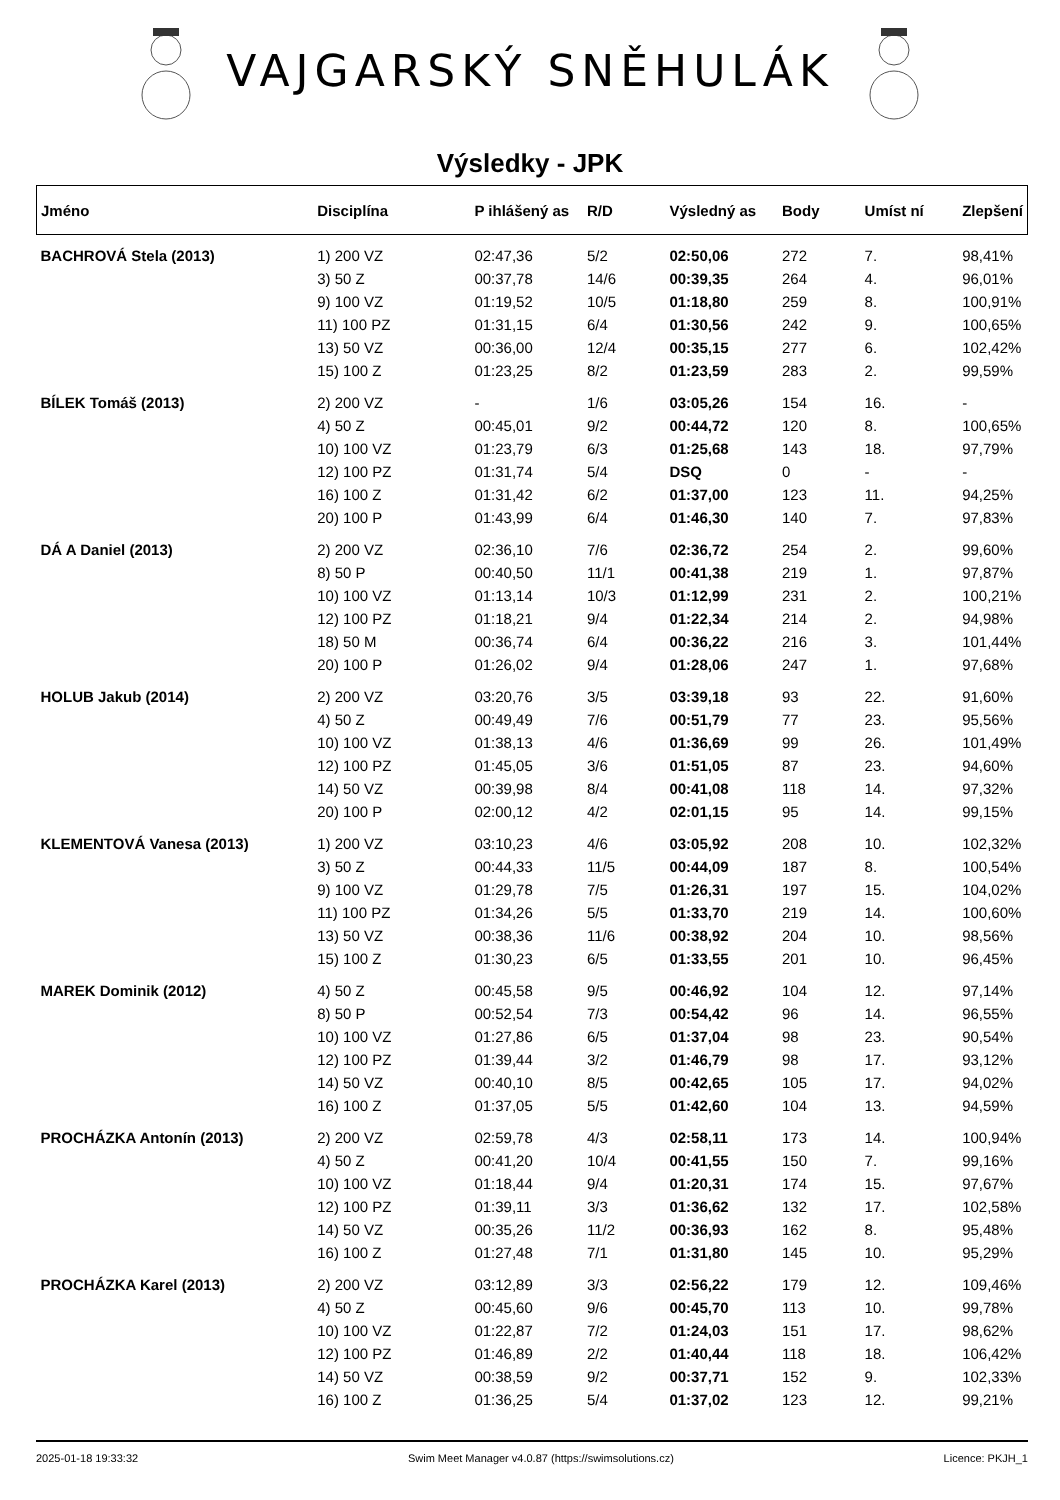VAJGARSKÝ SNĚHULÁK
Výsledky - JPK
| Jméno | Disciplína | P ihlášený as | R/D | Výsledný as | Body | Umíst ní | Zlepšení |
| --- | --- | --- | --- | --- | --- | --- | --- |
| BACHROVÁ Stela (2013) | 1) 200 VZ | 02:47,36 | 5/2 | 02:50,06 | 272 | 7. | 98,41% |
| | 3) 50 Z | 00:37,78 | 14/6 | 00:39,35 | 264 | 4. | 96,01% |
| | 9) 100 VZ | 01:19,52 | 10/5 | 01:18,80 | 259 | 8. | 100,91% |
| | 11) 100 PZ | 01:31,15 | 6/4 | 01:30,56 | 242 | 9. | 100,65% |
| | 13) 50 VZ | 00:36,00 | 12/4 | 00:35,15 | 277 | 6. | 102,42% |
| | 15) 100 Z | 01:23,25 | 8/2 | 01:23,59 | 283 | 2. | 99,59% |
| BÍLEK Tomáš (2013) | 2) 200 VZ | - | 1/6 | 03:05,26 | 154 | 16. | - |
| | 4) 50 Z | 00:45,01 | 9/2 | 00:44,72 | 120 | 8. | 100,65% |
| | 10) 100 VZ | 01:23,79 | 6/3 | 01:25,68 | 143 | 18. | 97,79% |
| | 12) 100 PZ | 01:31,74 | 5/4 | DSQ | 0 | - | - |
| | 16) 100 Z | 01:31,42 | 6/2 | 01:37,00 | 123 | 11. | 94,25% |
| | 20) 100 P | 01:43,99 | 6/4 | 01:46,30 | 140 | 7. | 97,83% |
| DÁ A Daniel (2013) | 2) 200 VZ | 02:36,10 | 7/6 | 02:36,72 | 254 | 2. | 99,60% |
| | 8) 50 P | 00:40,50 | 11/1 | 00:41,38 | 219 | 1. | 97,87% |
| | 10) 100 VZ | 01:13,14 | 10/3 | 01:12,99 | 231 | 2. | 100,21% |
| | 12) 100 PZ | 01:18,21 | 9/4 | 01:22,34 | 214 | 2. | 94,98% |
| | 18) 50 M | 00:36,74 | 6/4 | 00:36,22 | 216 | 3. | 101,44% |
| | 20) 100 P | 01:26,02 | 9/4 | 01:28,06 | 247 | 1. | 97,68% |
| HOLUB Jakub (2014) | 2) 200 VZ | 03:20,76 | 3/5 | 03:39,18 | 93 | 22. | 91,60% |
| | 4) 50 Z | 00:49,49 | 7/6 | 00:51,79 | 77 | 23. | 95,56% |
| | 10) 100 VZ | 01:38,13 | 4/6 | 01:36,69 | 99 | 26. | 101,49% |
| | 12) 100 PZ | 01:45,05 | 3/6 | 01:51,05 | 87 | 23. | 94,60% |
| | 14) 50 VZ | 00:39,98 | 8/4 | 00:41,08 | 118 | 14. | 97,32% |
| | 20) 100 P | 02:00,12 | 4/2 | 02:01,15 | 95 | 14. | 99,15% |
| KLEMENTOVÁ Vanesa (2013) | 1) 200 VZ | 03:10,23 | 4/6 | 03:05,92 | 208 | 10. | 102,32% |
| | 3) 50 Z | 00:44,33 | 11/5 | 00:44,09 | 187 | 8. | 100,54% |
| | 9) 100 VZ | 01:29,78 | 7/5 | 01:26,31 | 197 | 15. | 104,02% |
| | 11) 100 PZ | 01:34,26 | 5/5 | 01:33,70 | 219 | 14. | 100,60% |
| | 13) 50 VZ | 00:38,36 | 11/6 | 00:38,92 | 204 | 10. | 98,56% |
| | 15) 100 Z | 01:30,23 | 6/5 | 01:33,55 | 201 | 10. | 96,45% |
| MAREK Dominik (2012) | 4) 50 Z | 00:45,58 | 9/5 | 00:46,92 | 104 | 12. | 97,14% |
| | 8) 50 P | 00:52,54 | 7/3 | 00:54,42 | 96 | 14. | 96,55% |
| | 10) 100 VZ | 01:27,86 | 6/5 | 01:37,04 | 98 | 23. | 90,54% |
| | 12) 100 PZ | 01:39,44 | 3/2 | 01:46,79 | 98 | 17. | 93,12% |
| | 14) 50 VZ | 00:40,10 | 8/5 | 00:42,65 | 105 | 17. | 94,02% |
| | 16) 100 Z | 01:37,05 | 5/5 | 01:42,60 | 104 | 13. | 94,59% |
| PROCHÁZKA Antonín (2013) | 2) 200 VZ | 02:59,78 | 4/3 | 02:58,11 | 173 | 14. | 100,94% |
| | 4) 50 Z | 00:41,20 | 10/4 | 00:41,55 | 150 | 7. | 99,16% |
| | 10) 100 VZ | 01:18,44 | 9/4 | 01:20,31 | 174 | 15. | 97,67% |
| | 12) 100 PZ | 01:39,11 | 3/3 | 01:36,62 | 132 | 17. | 102,58% |
| | 14) 50 VZ | 00:35,26 | 11/2 | 00:36,93 | 162 | 8. | 95,48% |
| | 16) 100 Z | 01:27,48 | 7/1 | 01:31,80 | 145 | 10. | 95,29% |
| PROCHÁZKA Karel (2013) | 2) 200 VZ | 03:12,89 | 3/3 | 02:56,22 | 179 | 12. | 109,46% |
| | 4) 50 Z | 00:45,60 | 9/6 | 00:45,70 | 113 | 10. | 99,78% |
| | 10) 100 VZ | 01:22,87 | 7/2 | 01:24,03 | 151 | 17. | 98,62% |
| | 12) 100 PZ | 01:46,89 | 2/2 | 01:40,44 | 118 | 18. | 106,42% |
| | 14) 50 VZ | 00:38,59 | 9/2 | 00:37,71 | 152 | 9. | 102,33% |
| | 16) 100 Z | 01:36,25 | 5/4 | 01:37,02 | 123 | 12. | 99,21% |
2025-01-18 19:33:32 Swim Meet Manager v4.0.87 (https://swimsolutions.cz) Licence: PKJH_1